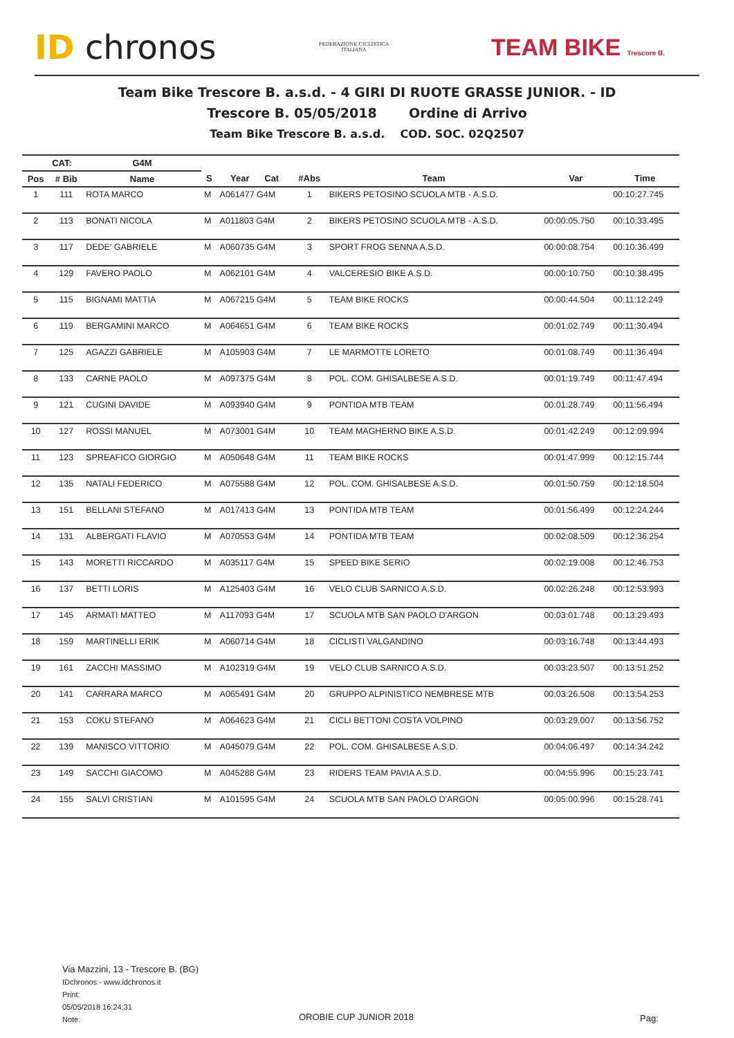ID chronos
FEDERAZIONE CICLISTICA
ITALIANA
TEAM BIKE Trescore B.
Team Bike Trescore B. a.s.d. - 4 GIRI DI RUOTE GRASSE JUNIOR. - ID
Trescore B. 05/05/2018 Ordine di Arrivo
Team Bike Trescore B. a.s.d. COD. SOC. 02Q2507
| | CAT: | G4M | | | | | | |
| --- | --- | --- | --- | --- | --- | --- | --- | --- |
| Pos | # Bib | Name | S | Year Cat | #Abs | Team | Var | Time |
| 1 | 111 | ROTA MARCO | M | A061477 G4M | 1 | BIKERS PETOSINO SCUOLA MTB - A.S.D. | | 00:10:27.745 |
| 2 | 113 | BONATI NICOLA | M | A011803 G4M | 2 | BIKERS PETOSINO SCUOLA MTB - A.S.D. | 00:00:05.750 | 00:10:33.495 |
| 3 | 117 | DEDE' GABRIELE | M | A060735 G4M | 3 | SPORT FROG SENNA A.S.D. | 00:00:08.754 | 00:10:36.499 |
| 4 | 129 | FAVERO PAOLO | M | A062101 G4M | 4 | VALCERESIO BIKE A.S.D. | 00:00:10.750 | 00:10:38.495 |
| 5 | 115 | BIGNAMI MATTIA | M | A067215 G4M | 5 | TEAM BIKE ROCKS | 00:00:44.504 | 00:11:12.249 |
| 6 | 119 | BERGAMINI MARCO | M | A064651 G4M | 6 | TEAM BIKE ROCKS | 00:01:02.749 | 00:11:30.494 |
| 7 | 125 | AGAZZI GABRIELE | M | A105903 G4M | 7 | LE MARMOTTE LORETO | 00:01:08.749 | 00:11:36.494 |
| 8 | 133 | CARNE PAOLO | M | A097375 G4M | 8 | POL. COM. GHISALBESE A.S.D. | 00:01:19.749 | 00:11:47.494 |
| 9 | 121 | CUGINI DAVIDE | M | A093940 G4M | 9 | PONTIDA MTB TEAM | 00:01:28.749 | 00:11:56.494 |
| 10 | 127 | ROSSI MANUEL | M | A073001 G4M | 10 | TEAM MAGHERNO BIKE A.S.D. | 00:01:42.249 | 00:12:09.994 |
| 11 | 123 | SPREAFICO GIORGIO | M | A050648 G4M | 11 | TEAM BIKE ROCKS | 00:01:47.999 | 00:12:15.744 |
| 12 | 135 | NATALI FEDERICO | M | A075588 G4M | 12 | POL. COM. GHISALBESE A.S.D. | 00:01:50.759 | 00:12:18.504 |
| 13 | 151 | BELLANI STEFANO | M | A017413 G4M | 13 | PONTIDA MTB TEAM | 00:01:56.499 | 00:12:24.244 |
| 14 | 131 | ALBERGATI FLAVIO | M | A070553 G4M | 14 | PONTIDA MTB TEAM | 00:02:08.509 | 00:12:36.254 |
| 15 | 143 | MORETTI RICCARDO | M | A035117 G4M | 15 | SPEED BIKE SERIO | 00:02:19.008 | 00:12:46.753 |
| 16 | 137 | BETTI LORIS | M | A125403 G4M | 16 | VELO CLUB SARNICO A.S.D. | 00:02:26.248 | 00:12:53.993 |
| 17 | 145 | ARMATI MATTEO | M | A117093 G4M | 17 | SCUOLA MTB SAN PAOLO D'ARGON | 00:03:01.748 | 00:13:29.493 |
| 18 | 159 | MARTINELLI ERIK | M | A060714 G4M | 18 | CICLISTI VALGANDINO | 00:03:16.748 | 00:13:44.493 |
| 19 | 161 | ZACCHI MASSIMO | M | A102319 G4M | 19 | VELO CLUB SARNICO A.S.D. | 00:03:23.507 | 00:13:51.252 |
| 20 | 141 | CARRARA MARCO | M | A065491 G4M | 20 | GRUPPO ALPINISTICO NEMBRESE MTB | 00:03:26.508 | 00:13:54.253 |
| 21 | 153 | COKU STEFANO | M | A064623 G4M | 21 | CICLI BETTONI COSTA VOLPINO | 00:03:29.007 | 00:13:56.752 |
| 22 | 139 | MANISCO VITTORIO | M | A045079 G4M | 22 | POL. COM. GHISALBESE A.S.D. | 00:04:06.497 | 00:14:34.242 |
| 23 | 149 | SACCHI GIACOMO | M | A045288 G4M | 23 | RIDERS TEAM PAVIA A.S.D. | 00:04:55.996 | 00:15:23.741 |
| 24 | 155 | SALVI CRISTIAN | M | A101595 G4M | 24 | SCUOLA MTB SAN PAOLO D'ARGON | 00:05:00.996 | 00:15:28.741 |
Via Mazzini, 13 - Trescore B. (BG)
IDchronos - www.idchronos.it
Print:
05/05/2018 16:24:31
Note:
OROBIE CUP JUNIOR 2018 Pag: